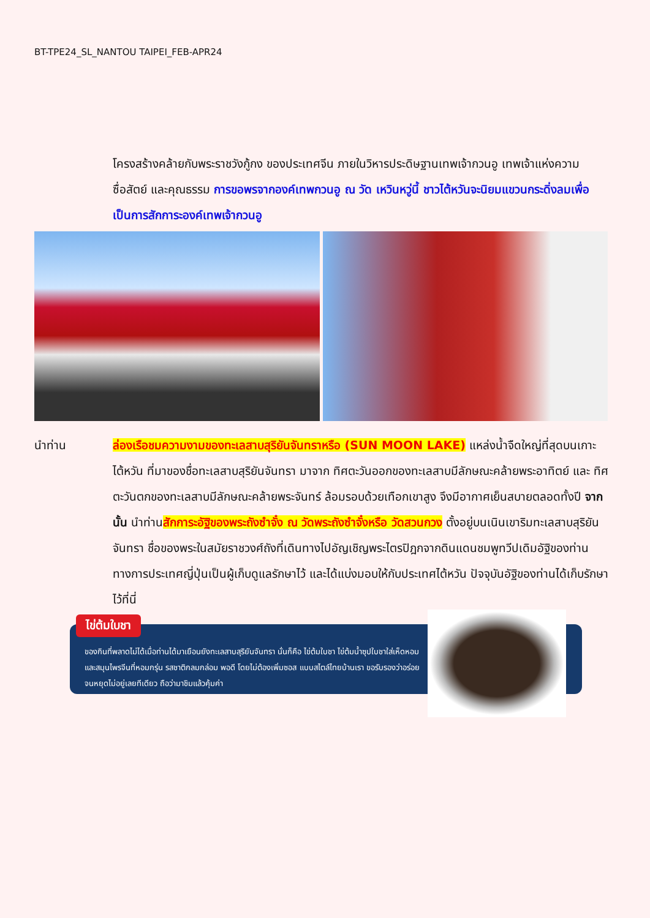BT-TPE24_SL_NANTOU TAIPEI_FEB-APR24
โครงสร้างคล้ายกับพระราชวังกู้กง ของประเทศจีน ภายในวิหารประดิษฐานเทพเจ้ากวนอู เทพเจ้าแห่งความซื่อสัตย์ และคุณธรรม การขอพรจากองค์เทพกวนอู ณ วัด เหวินหวู่นี้ ชาวไต้หวันจะนิยมแขวนกระดิ่งลมเพื่อเป็นการสักการะองค์เทพเจ้ากวนอู
นำท่าน ล่องเรือชมความงามของทะเลสาบสุริยันจันทราหรือ (SUN MOON LAKE) แหล่งน้ำจืดใหญ่ที่สุดบนเกาะไต้หวัน ที่มาของชื่อทะเลสาบสุริยันจันทรา มาจาก ทิศตะวันออกของทะเลสาบมีลักษณะคล้ายพระอาทิตย์ และ ทิศตะวันตกของทะเลสาบมีลักษณะคล้ายพระจันทร์ ล้อมรอบด้วยเทือกเขาสูง จึงมีอากาศเย็นสบายตลอดทั้งปี จากนั้น นำท่านสักการะอัฐิของพระถังซำจั๋ง ณ วัดพระถังซำจั๋งหรือ วัดสวนกวง ตั้งอยู่บนเนินเขาริมทะเลสาบสุริยันจันทรา ชื่อของพระในสมัยราชวงศ์ถังที่เดินทางไปอัญเชิญพระไตรปิฎกจากดินแดนชมพูทวีปเดิมอัฐิของท่านทางการประเทศญี่ปุ่นเป็นผู้เก็บดูแลรักษาไว้ และได้แบ่งมอบให้กับประเทศไต้หวัน ปัจจุบันอัฐิของท่านได้เก็บรักษาไว้ที่นี่
ไข่ต้มใบชา
ของกินที่พลาดไม่ได้เมื่อท่านได้มาเยือนยังทะเลสาบสุริยันจันทรา นั่นก็คือ ไข่ต้มใบชา ไข่ต้มน้ำซุปใบชาใส่เห็ดหอมและสมุนไพรจีนที่หอมกรุ่น รสชาติกลมกล่อม พอดี โดยไม่ต้องเพิ่มซอส แบบสไตล์ไทยบ้านเรา ขอรับรองว่าอร่อยจนหยุดไม่อยู่เลยทีเดียว ถือว่ามาชิมแล้วคุ้มค่า